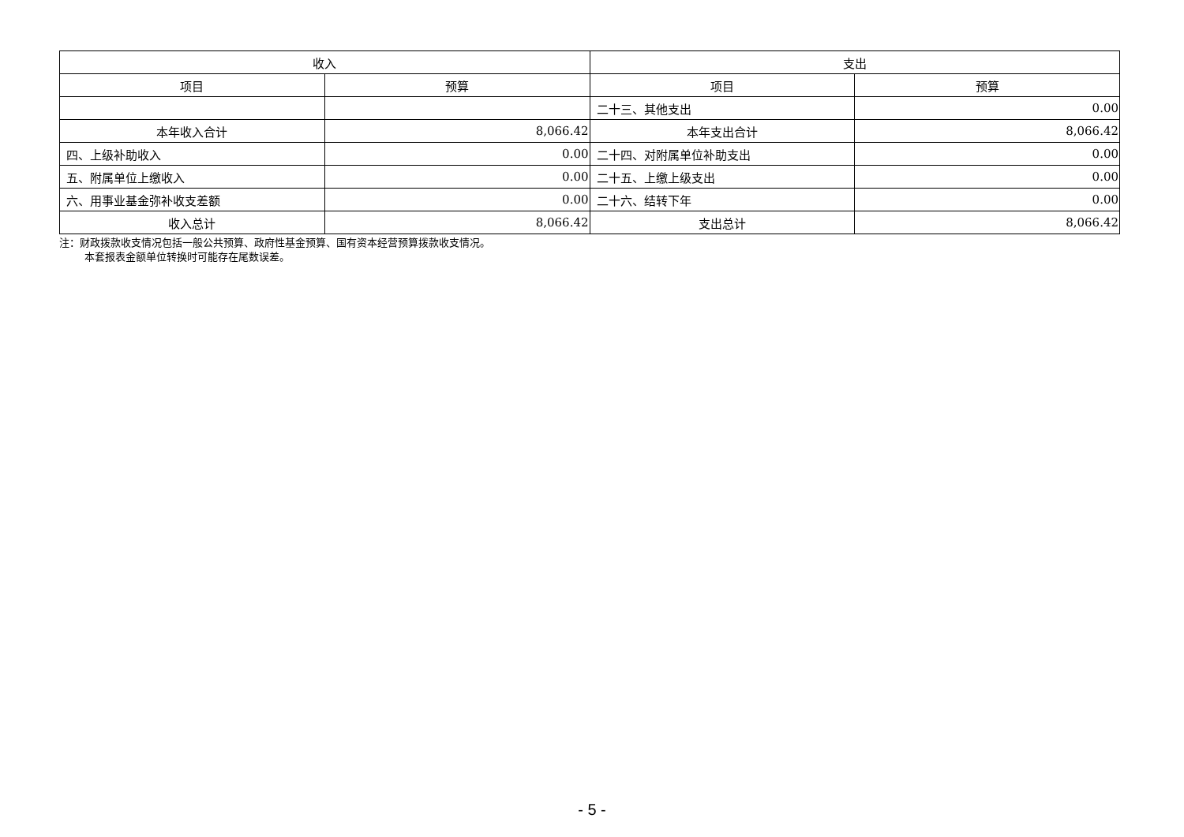| 收入 | | 支出 | |
| --- | --- | --- | --- |
| 项目 | 预算 | 项目 | 预算 |
| | | 二十三、其他支出 | 0.00 |
| 本年收入合计 | 8,066.42 | 本年支出合计 | 8,066.42 |
| 四、上级补助收入 | 0.00 | 二十四、对附属单位补助支出 | 0.00 |
| 五、附属单位上缴收入 | 0.00 | 二十五、上缴上级支出 | 0.00 |
| 六、用事业基金弥补收支差额 | 0.00 | 二十六、结转下年 | 0.00 |
| 收入总计 | 8,066.42 | 支出总计 | 8,066.42 |
注：财政拨款收支情况包括一般公共预算、政府性基金预算、国有资本经营预算拨款收支情况。
本套报表金额单位转换时可能存在尾数误差。
- 5 -